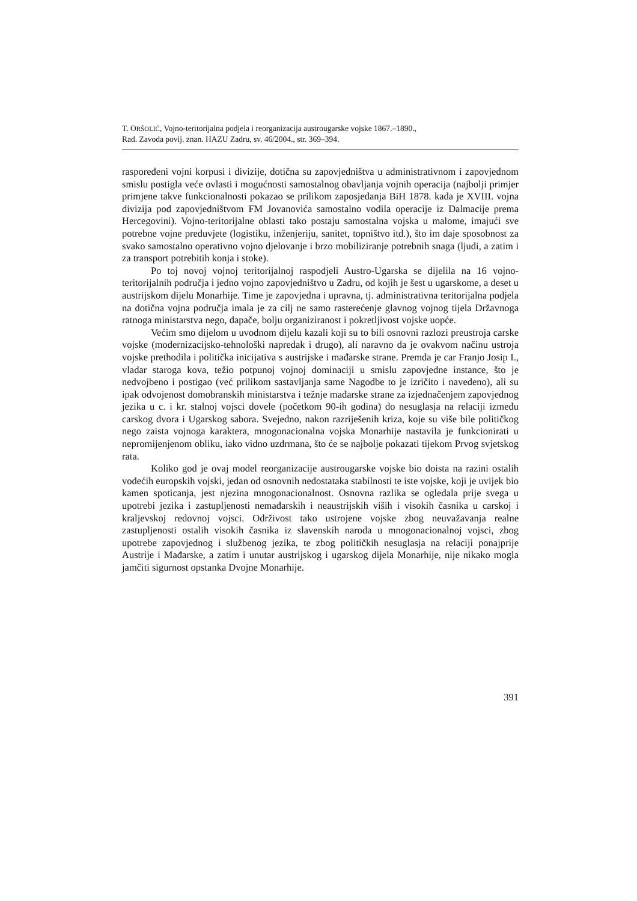T. ORŠOLIĆ, Vojno-teritorijalna podjela i reorganizacija austrougarske vojske 1867.–1890.,
Rad. Zavoda povij. znan. HAZU Zadru, sv. 46/2004., str. 369–394.
raspoređeni vojni korpusi i divizije, dotična su zapovjedništva u administrativnom i zapovjednom smislu postigla veće ovlasti i mogućnosti samostalnog obavljanja vojnih operacija (najbolji primjer primjene takve funkcionalnosti pokazao se prilikom zaposjedanja BiH 1878. kada je XVIII. vojna divizija pod zapovjedništvom FM Jovanovića samostalno vodila operacije iz Dalmacije prema Hercegovini). Vojno-teritorijalne oblasti tako postaju samostalna vojska u malome, imajući sve potrebne vojne preduvjete (logistiku, inženjeriju, sanitet, topništvo itd.), što im daje sposobnost za svako samostalno operativno vojno djelovanje i brzo mobiliziranje potrebnih snaga (ljudi, a zatim i za transport potrebitih konja i stoke).
Po toj novoj vojnoj teritorijalnoj raspodjeli Austro-Ugarska se dijelila na 16 vojno-teritorijalnih područja i jedno vojno zapovjedništvo u Zadru, od kojih je šest u ugarskome, a deset u austrijskom dijelu Monarhije. Time je zapovjedna i upravna, tj. administrativna teritorijalna podjela na dotična vojna područja imala je za cilj ne samo rasterećenje glavnog vojnog tijela Državnoga ratnoga ministarstva nego, dapače, bolju organiziranost i pokretljivost vojske uopće.
Većim smo dijelom u uvodnom dijelu kazali koji su to bili osnovni razlozi preustroja carske vojske (modernizacijsko-tehnološki napredak i drugo), ali naravno da je ovakvom načinu ustroja vojske prethodila i politička inicijativa s austrijske i mađarske strane. Premda je car Franjo Josip I., vladar staroga kova, težio potpunoj vojnoj dominaciji u smislu zapovjedne instance, što je nedvojbeno i postigao (već prilikom sastavljanja same Nagodbe to je izričito i navedeno), ali su ipak odvojenost domobranskih ministarstva i težnje mađarske strane za izjednačenjem zapovjednog jezika u c. i kr. stalnoj vojsci dovele (početkom 90-ih godina) do nesuglasja na relaciji između carskog dvora i Ugarskog sabora. Svejedno, nakon razriješenih kriza, koje su više bile političkog nego zaista vojnoga karaktera, mnogonacionalna vojska Monarhije nastavila je funkcionirati u nepromijenjenom obliku, iako vidno uzdrmana, što će se najbolje pokazati tijekom Prvog svjetskog rata.
Koliko god je ovaj model reorganizacije austrougarske vojske bio doista na razini ostalih vodećih europskih vojski, jedan od osnovnih nedostataka stabilnosti te iste vojske, koji je uvijek bio kamen spoticanja, jest njezina mnogonacionalnost. Osnovna razlika se ogledala prije svega u upotrebi jezika i zastupljenosti nemađarskih i neaustrijskih viših i visokih časnika u carskoj i kraljevskoj redovnoj vojsci. Održivost tako ustrojene vojske zbog neuvažavanja realne zastupljenosti ostalih visokih časnika iz slavenskih naroda u mnogonacionalnoj vojsci, zbog upotrebe zapovjednog i službenog jezika, te zbog političkih nesuglasja na relaciji ponajprije Austrije i Mađarske, a zatim i unutar austrijskog i ugarskog dijela Monarhije, nije nikako mogla jamčiti sigurnost opstanka Dvojne Monarhije.
391